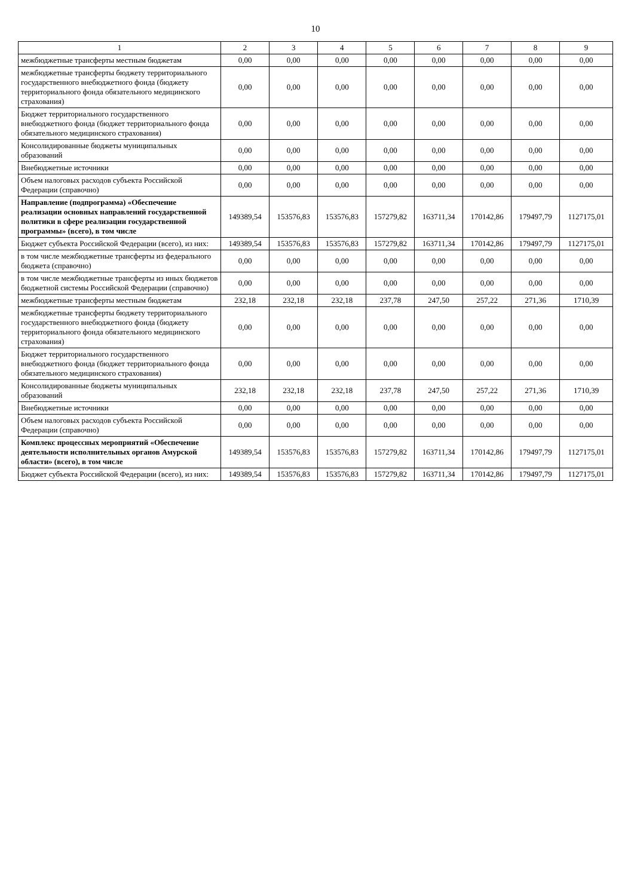10
| 1 | 2 | 3 | 4 | 5 | 6 | 7 | 8 | 9 |
| --- | --- | --- | --- | --- | --- | --- | --- | --- |
| межбюджетные трансферты местным бюджетам | 0,00 | 0,00 | 0,00 | 0,00 | 0,00 | 0,00 | 0,00 | 0,00 |
| межбюджетные трансферты бюджету территориального государственного внебюджетного фонда (бюджету территориального фонда обязательного медицинского страхования) | 0,00 | 0,00 | 0,00 | 0,00 | 0,00 | 0,00 | 0,00 | 0,00 |
| Бюджет территориального государственного внебюджетного фонда (бюджет территориального фонда обязательного медицинского страхования) | 0,00 | 0,00 | 0,00 | 0,00 | 0,00 | 0,00 | 0,00 | 0,00 |
| Консолидированные бюджеты муниципальных образований | 0,00 | 0,00 | 0,00 | 0,00 | 0,00 | 0,00 | 0,00 | 0,00 |
| Внебюджетные источники | 0,00 | 0,00 | 0,00 | 0,00 | 0,00 | 0,00 | 0,00 | 0,00 |
| Объем налоговых расходов субъекта Российской Федерации (справочно) | 0,00 | 0,00 | 0,00 | 0,00 | 0,00 | 0,00 | 0,00 | 0,00 |
| Направление (подпрограмма) «Обеспечение реализации основных направлений государственной политики в сфере реализации государственной программы» (всего), в том числе | 149389,54 | 153576,83 | 153576,83 | 157279,82 | 163711,34 | 170142,86 | 179497,79 | 1127175,01 |
| Бюджет субъекта Российской Федерации (всего), из них: | 149389,54 | 153576,83 | 153576,83 | 157279,82 | 163711,34 | 170142,86 | 179497,79 | 1127175,01 |
| в том числе межбюджетные трансферты из федерального бюджета (справочно) | 0,00 | 0,00 | 0,00 | 0,00 | 0,00 | 0,00 | 0,00 | 0,00 |
| в том числе межбюджетные трансферты из иных бюджетов бюджетной системы Российской Федерации (справочно) | 0,00 | 0,00 | 0,00 | 0,00 | 0,00 | 0,00 | 0,00 | 0,00 |
| межбюджетные трансферты местным бюджетам | 232,18 | 232,18 | 232,18 | 237,78 | 247,50 | 257,22 | 271,36 | 1710,39 |
| межбюджетные трансферты бюджету территориального государственного внебюджетного фонда (бюджету территориального фонда обязательного медицинского страхования) | 0,00 | 0,00 | 0,00 | 0,00 | 0,00 | 0,00 | 0,00 | 0,00 |
| Бюджет территориального государственного внебюджетного фонда (бюджет территориального фонда обязательного медицинского страхования) | 0,00 | 0,00 | 0,00 | 0,00 | 0,00 | 0,00 | 0,00 | 0,00 |
| Консолидированные бюджеты муниципальных образований | 232,18 | 232,18 | 232,18 | 237,78 | 247,50 | 257,22 | 271,36 | 1710,39 |
| Внебюджетные источники | 0,00 | 0,00 | 0,00 | 0,00 | 0,00 | 0,00 | 0,00 | 0,00 |
| Объем налоговых расходов субъекта Российской Федерации (справочно) | 0,00 | 0,00 | 0,00 | 0,00 | 0,00 | 0,00 | 0,00 | 0,00 |
| Комплекс процессных мероприятий «Обеспечение деятельности исполнительных органов Амурской области» (всего), в том числе | 149389,54 | 153576,83 | 153576,83 | 157279,82 | 163711,34 | 170142,86 | 179497,79 | 1127175,01 |
| Бюджет субъекта Российской Федерации (всего), из них: | 149389,54 | 153576,83 | 153576,83 | 157279,82 | 163711,34 | 170142,86 | 179497,79 | 1127175,01 |